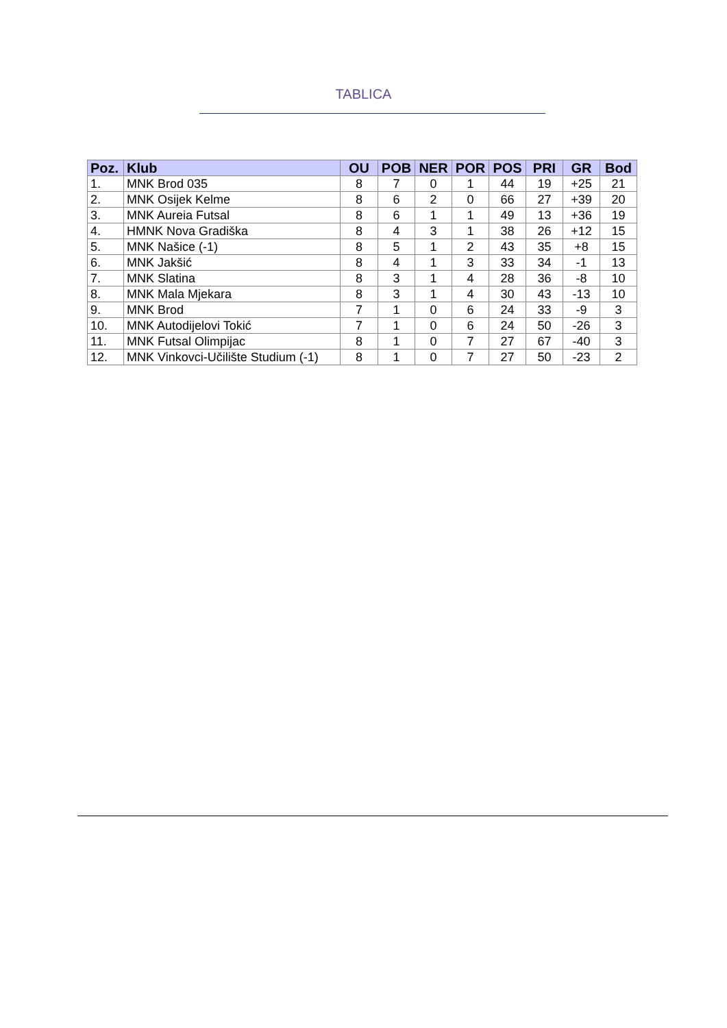TABLICA
| Poz. | Klub | OU | POB | NER | POR | POS | PRI | GR | Bod |
| --- | --- | --- | --- | --- | --- | --- | --- | --- | --- |
| 1. | MNK Brod 035 | 8 | 7 | 0 | 1 | 44 | 19 | +25 | 21 |
| 2. | MNK Osijek Kelme | 8 | 6 | 2 | 0 | 66 | 27 | +39 | 20 |
| 3. | MNK Aureia Futsal | 8 | 6 | 1 | 1 | 49 | 13 | +36 | 19 |
| 4. | HMNK Nova Gradiška | 8 | 4 | 3 | 1 | 38 | 26 | +12 | 15 |
| 5. | MNK Našice (-1) | 8 | 5 | 1 | 2 | 43 | 35 | +8 | 15 |
| 6. | MNK Jakšić | 8 | 4 | 1 | 3 | 33 | 34 | -1 | 13 |
| 7. | MNK Slatina | 8 | 3 | 1 | 4 | 28 | 36 | -8 | 10 |
| 8. | MNK Mala Mjekara | 8 | 3 | 1 | 4 | 30 | 43 | -13 | 10 |
| 9. | MNK Brod | 7 | 1 | 0 | 6 | 24 | 33 | -9 | 3 |
| 10. | MNK Autodijelovi Tokić | 7 | 1 | 0 | 6 | 24 | 50 | -26 | 3 |
| 11. | MNK Futsal Olimpijac | 8 | 1 | 0 | 7 | 27 | 67 | -40 | 3 |
| 12. | MNK Vinkovci-Učilište Studium (-1) | 8 | 1 | 0 | 7 | 27 | 50 | -23 | 2 |